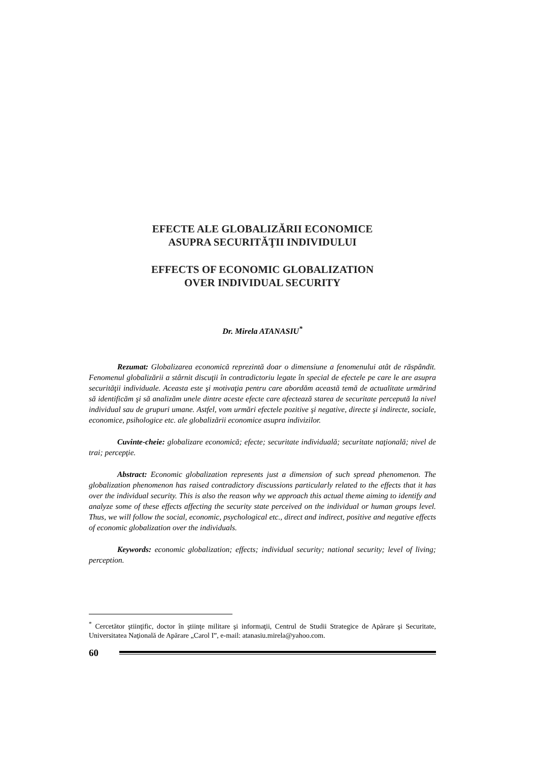EFECTE ALE GLOBALIZĂRII ECONOMICE
ASUPRA SECURITĂŢII INDIVIDULUI
EFFECTS OF ECONOMIC GLOBALIZATION
OVER INDIVIDUAL SECURITY
Dr. Mirela ATANASIU<sup>*</sup>
Rezumat: Globalizarea economică reprezintă doar o dimensiune a fenomenului atât de răspândit. Fenomenul globalizării a stârnit discuţii în contradictoriu legate în special de efectele pe care le are asupra securităţii individuale. Aceasta este şi motivaţia pentru care abordăm această temă de actualitate urmărind să identificăm şi să analizăm unele dintre aceste efecte care afectează starea de securitate percepută la nivel individual sau de grupuri umane. Astfel, vom urmări efectele pozitive şi negative, directe şi indirecte, sociale, economice, psihologice etc. ale globalizării economice asupra indivizilor.
Cuvinte-cheie: globalizare economică; efecte; securitate individuală; securitate naţională; nivel de trai; percepţie.
Abstract: Economic globalization represents just a dimension of such spread phenomenon. The globalization phenomenon has raised contradictory discussions particularly related to the effects that it has over the individual security. This is also the reason why we approach this actual theme aiming to identify and analyze some of these effects affecting the security state perceived on the individual or human groups level. Thus, we will follow the social, economic, psychological etc., direct and indirect, positive and negative effects of economic globalization over the individuals.
Keywords: economic globalization; effects; individual security; national security; level of living; perception.
<sup>*</sup> Cercetător ştiinţific, doctor în ştiinţe militare şi informaţii, Centrul de Studii Strategice de Apărare şi Securitate, Universitatea Naţională de Apărare „Carol I”, e-mail: atanasiu.mirela@yahoo.com.
60